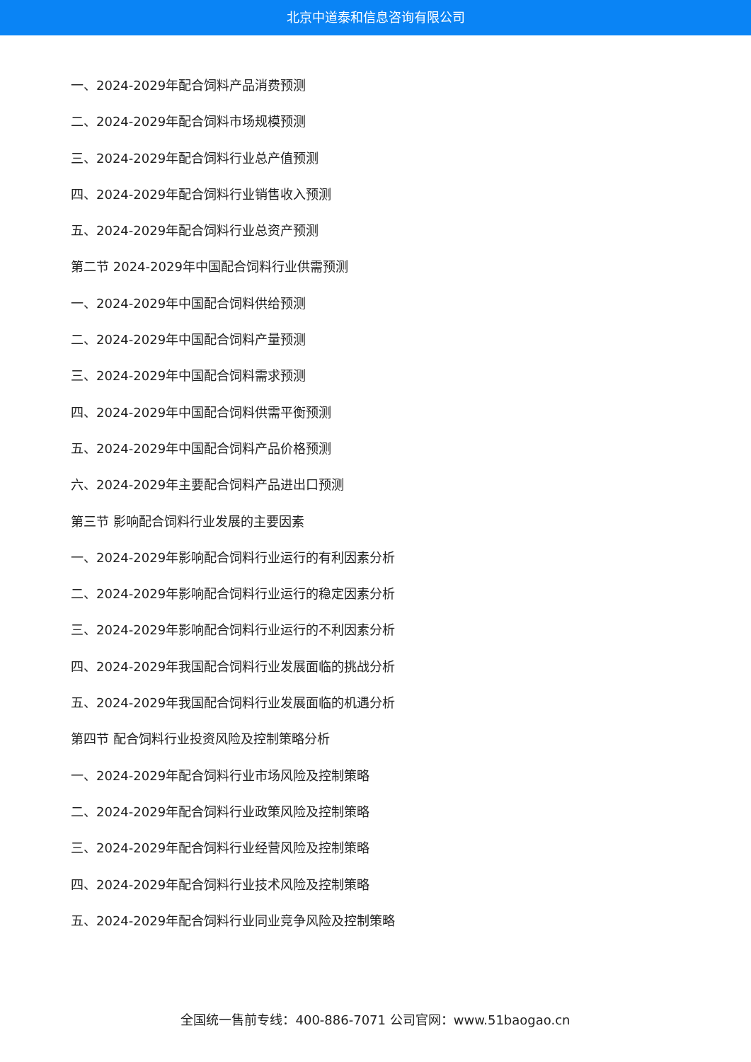北京中道泰和信息咨询有限公司
一、2024-2029年配合饲料产品消费预测
二、2024-2029年配合饲料市场规模预测
三、2024-2029年配合饲料行业总产值预测
四、2024-2029年配合饲料行业销售收入预测
五、2024-2029年配合饲料行业总资产预测
第二节 2024-2029年中国配合饲料行业供需预测
一、2024-2029年中国配合饲料供给预测
二、2024-2029年中国配合饲料产量预测
三、2024-2029年中国配合饲料需求预测
四、2024-2029年中国配合饲料供需平衡预测
五、2024-2029年中国配合饲料产品价格预测
六、2024-2029年主要配合饲料产品进出口预测
第三节 影响配合饲料行业发展的主要因素
一、2024-2029年影响配合饲料行业运行的有利因素分析
二、2024-2029年影响配合饲料行业运行的稳定因素分析
三、2024-2029年影响配合饲料行业运行的不利因素分析
四、2024-2029年我国配合饲料行业发展面临的挑战分析
五、2024-2029年我国配合饲料行业发展面临的机遇分析
第四节 配合饲料行业投资风险及控制策略分析
一、2024-2029年配合饲料行业市场风险及控制策略
二、2024-2029年配合饲料行业政策风险及控制策略
三、2024-2029年配合饲料行业经营风险及控制策略
四、2024-2029年配合饲料行业技术风险及控制策略
五、2024-2029年配合饲料行业同业竞争风险及控制策略
全国统一售前专线：400-886-7071 公司官网：www.51baogao.cn